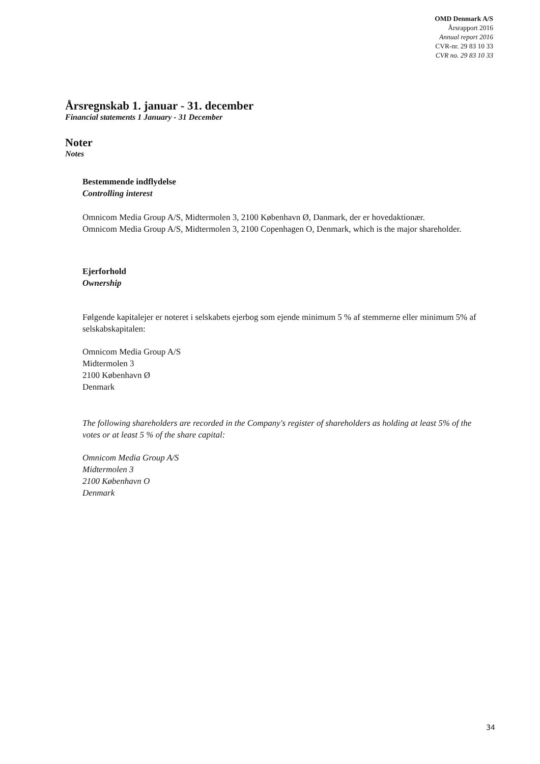OMD Denmark A/S
Årsrapport 2016
Annual report 2016
CVR-nr. 29 83 10 33
CVR no. 29 83 10 33
Årsregnskab 1. januar - 31. december
Financial statements 1 January - 31 December
Noter
Notes
Bestemmende indflydelse
Controlling interest
Omnicom Media Group A/S, Midtermolen 3, 2100 København Ø, Danmark, der er hovedaktionær.
Omnicom Media Group A/S, Midtermolen 3, 2100 Copenhagen O, Denmark, which is the major shareholder.
Ejerforhold
Ownership
Følgende kapitalejer er noteret i selskabets ejerbog som ejende minimum 5 % af stemmerne eller minimum 5% af selskabskapitalen:
Omnicom Media Group A/S
Midtermolen 3
2100 København Ø
Denmark
The following shareholders are recorded in the Company's register of shareholders as holding at least 5% of the votes or at least 5 % of the share capital:
Omnicom Media Group A/S
Midtermolen 3
2100 København O
Denmark
34